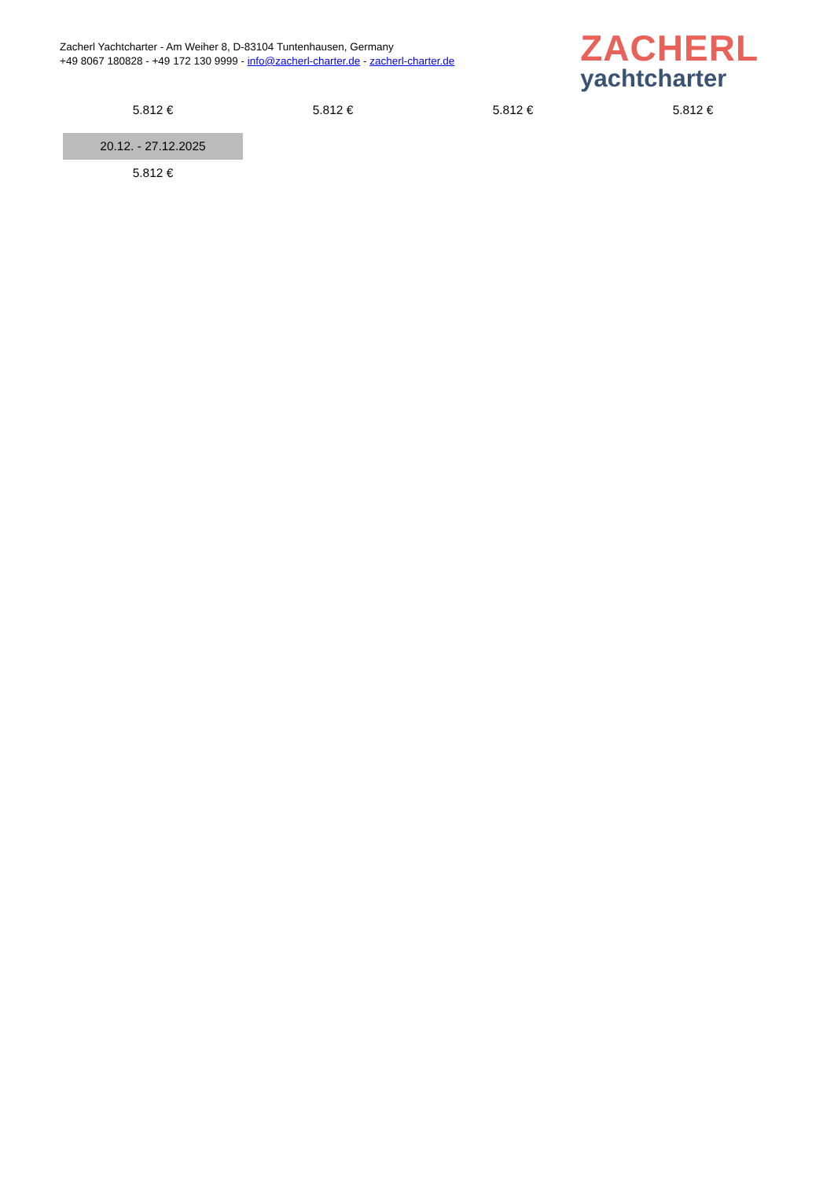Zacherl Yachtcharter - Am Weiher 8, D-83104 Tuntenhausen, Germany
+49 8067 180828 - +49 172 130 9999 - info@zacherl-charter.de - zacherl-charter.de
ZACHERL
yachtcharter
| 5.812 € | 5.812 € | 5.812 € | 5.812 € |
| 20.12. - 27.12.2025 | | | |
| 5.812 € | | | |